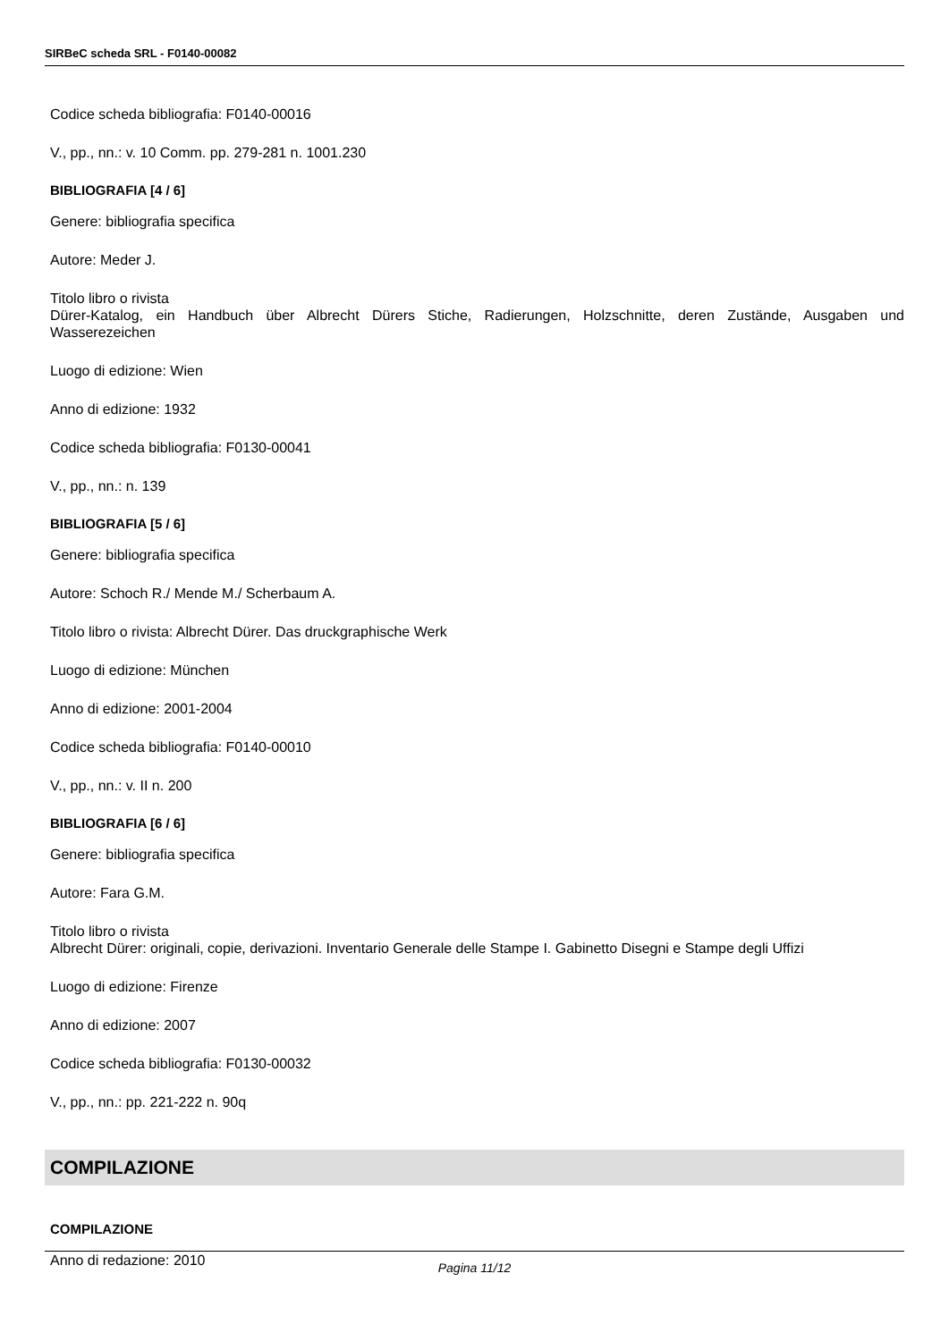SIRBeC scheda SRL - F0140-00082
Codice scheda bibliografia: F0140-00016
V., pp., nn.: v. 10 Comm. pp. 279-281 n. 1001.230
BIBLIOGRAFIA [4 / 6]
Genere: bibliografia specifica
Autore: Meder J.
Titolo libro o rivista
Dürer-Katalog, ein Handbuch über Albrecht Dürers Stiche, Radierungen, Holzschnitte, deren Zustände, Ausgaben und Wasserezeichen
Luogo di edizione: Wien
Anno di edizione: 1932
Codice scheda bibliografia: F0130-00041
V., pp., nn.: n. 139
BIBLIOGRAFIA [5 / 6]
Genere: bibliografia specifica
Autore: Schoch R./ Mende M./ Scherbaum A.
Titolo libro o rivista: Albrecht Dürer. Das druckgraphische Werk
Luogo di edizione: München
Anno di edizione: 2001-2004
Codice scheda bibliografia: F0140-00010
V., pp., nn.: v. II n. 200
BIBLIOGRAFIA [6 / 6]
Genere: bibliografia specifica
Autore: Fara G.M.
Titolo libro o rivista
Albrecht Dürer: originali, copie, derivazioni. Inventario Generale delle Stampe I. Gabinetto Disegni e Stampe degli Uffizi
Luogo di edizione: Firenze
Anno di edizione: 2007
Codice scheda bibliografia: F0130-00032
V., pp., nn.: pp. 221-222 n. 90q
COMPILAZIONE
COMPILAZIONE
Anno di redazione: 2010
Pagina 11/12